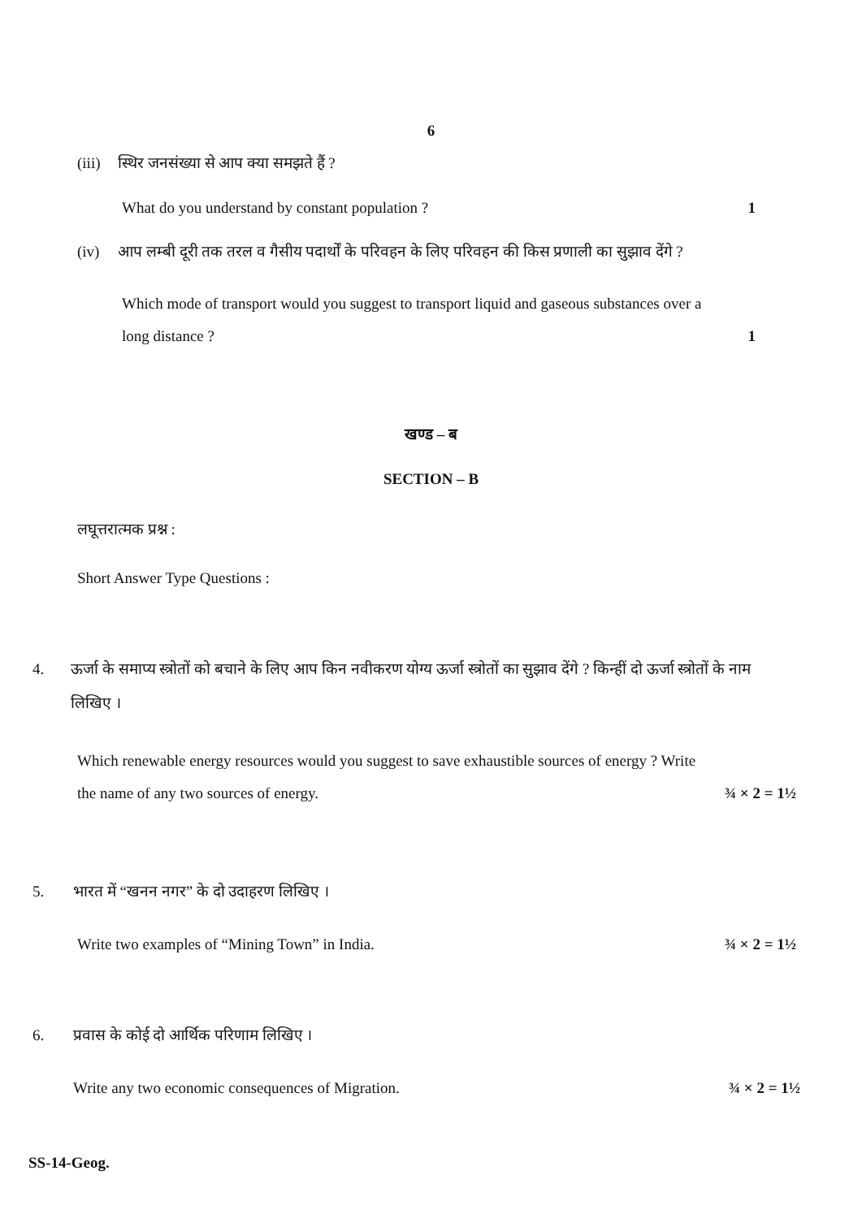6
(iii) स्थिर जनसंख्या से आप क्या समझते हैं ?
What do you understand by constant population ? 1
(iv) आप लम्बी दूरी तक तरल व गैसीय पदार्थों के परिवहन के लिए परिवहन की किस प्रणाली का सुझाव देंगे ?
Which mode of transport would you suggest to transport liquid and gaseous substances over a long distance ? 1
खण्ड – ब
SECTION – B
लघूत्तरात्मक प्रश्न :
Short Answer Type Questions :
4. ऊर्जा के समाप्य स्त्रोतों को बचाने के लिए आप किन नवीकरण योग्य ऊर्जा स्त्रोतों का सुझाव देंगे ? किन्हीं दो ऊर्जा स्त्रोतों के नाम लिखिए ।
Which renewable energy resources would you suggest to save exhaustible sources of energy ? Write the name of any two sources of energy. ¾ × 2 = 1½
5. भारत में “खनन नगर” के दो उदाहरण लिखिए ।
Write two examples of “Mining Town” in India. ¾ × 2 = 1½
6. प्रवास के कोई दो आर्थिक परिणाम लिखिए ।
Write any two economic consequences of Migration. ¾ × 2 = 1½
SS-14-Geog.